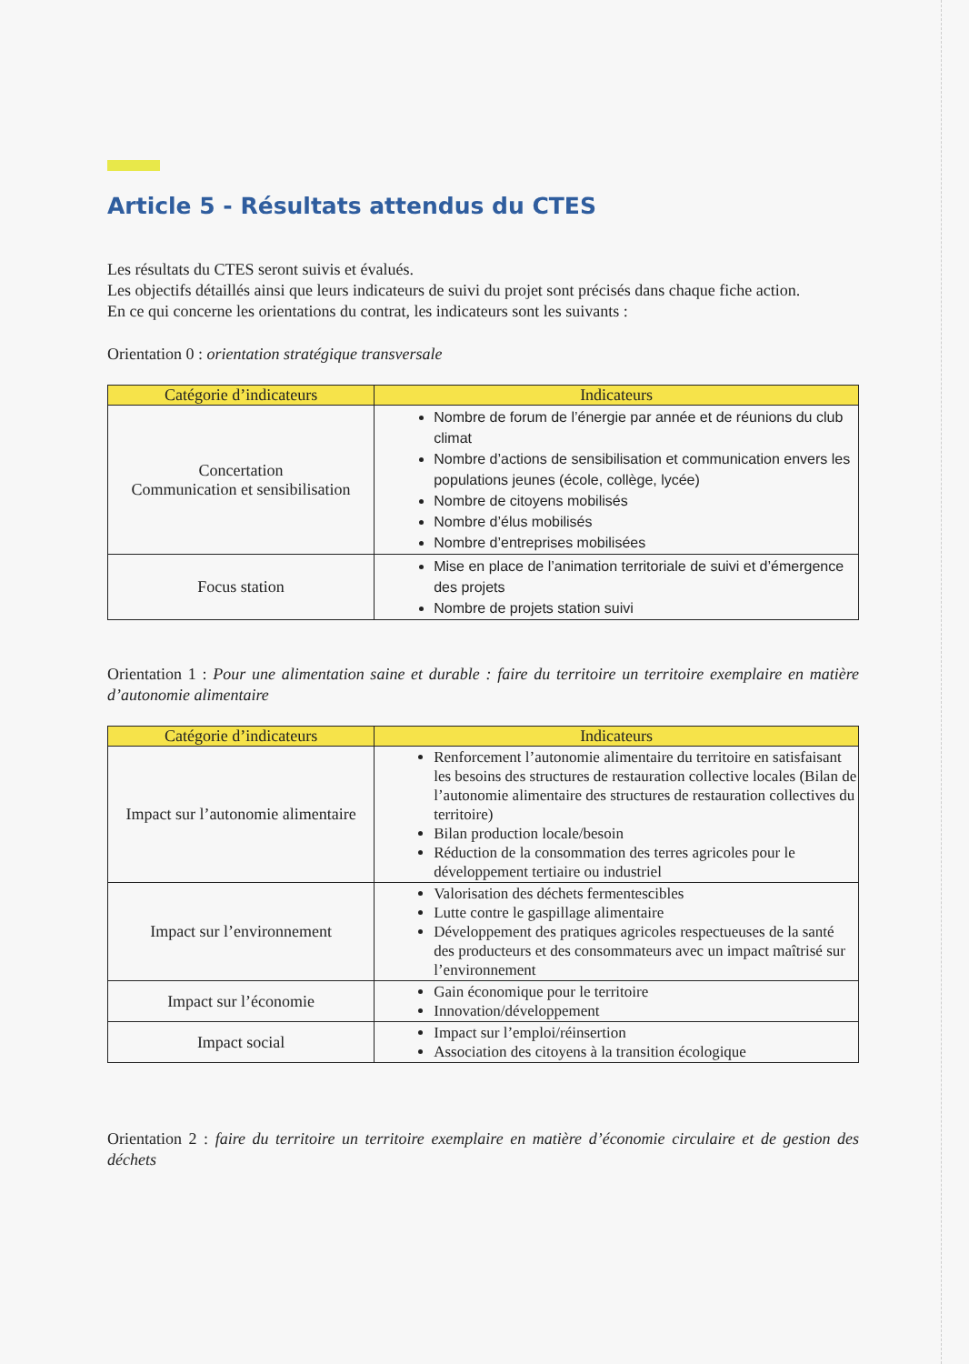Article 5 - Résultats attendus du CTES
Les résultats du CTES seront suivis et évalués.
Les objectifs détaillés ainsi que leurs indicateurs de suivi du projet sont précisés dans chaque fiche action.
En ce qui concerne les orientations du contrat, les indicateurs sont les suivants :
Orientation 0 : orientation stratégique transversale
| Catégorie d’indicateurs | Indicateurs |
| --- | --- |
| Concertation Communication et sensibilisation | Nombre de forum de l’énergie par année et de réunions du club climat Nombre d’actions de sensibilisation et communication envers les populations jeunes (école, collège, lycée) Nombre de citoyens mobilisés Nombre d’élus mobilisés Nombre d’entreprises mobilisées |
| Focus station | Mise en place de l’animation territoriale de suivi et d’émergence des projets Nombre de projets station suivi |
Orientation 1 : Pour une alimentation saine et durable : faire du territoire un territoire exemplaire en matière d’autonomie alimentaire
| Catégorie d’indicateurs | Indicateurs |
| --- | --- |
| Impact sur l’autonomie alimentaire | Renforcement l’autonomie alimentaire du territoire en satisfaisant les besoins des structures de restauration collective locales (Bilan de l’autonomie alimentaire des structures de restauration collectives du territoire) Bilan production locale/besoin Réduction de la consommation des terres agricoles pour le développement tertiaire ou industriel |
| Impact sur l’environnement | Valorisation des déchets fermentescibles Lutte contre le gaspillage alimentaire Développement des pratiques agricoles respectueuses de la santé des producteurs et des consommateurs avec un impact maîtrisé sur l’environnement |
| Impact sur l’économie | Gain économique pour le territoire Innovation/développement |
| Impact social | Impact sur l’emploi/réinsertion Association des citoyens à la transition écologique |
Orientation 2 : faire du territoire un territoire exemplaire en matière d’économie circulaire et de gestion des déchets